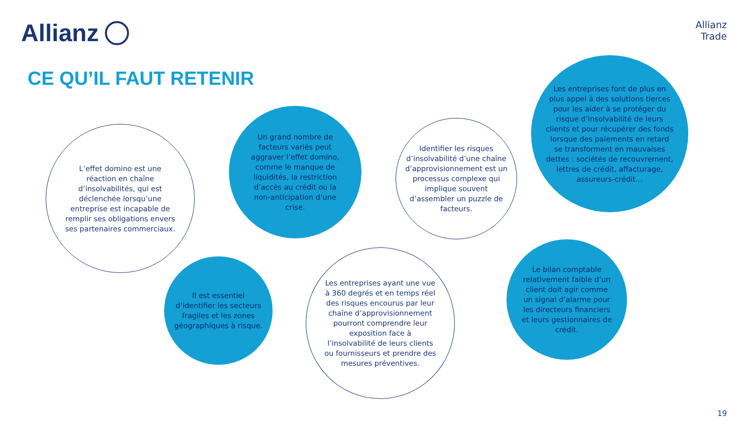Allianz
Allianz
Trade
CE QU’IL FAUT RETENIR
L’effet domino est une réaction en chaîne d’insolvabilités, qui est déclenchée lorsqu’une entreprise est incapable de remplir ses obligations envers ses partenaires commerciaux.
Un grand nombre de facteurs variés peut aggraver l’effet domino, comme le manque de liquidités, la restriction d’accès au crédit ou la non-anticipation d’une crise.
Identifier les risques d’insolvabilité d’une chaîne d’approvisionnement est un processus complexe qui implique souvent d’assembler un puzzle de facteurs.
Les entreprises font de plus en plus appel à des solutions tierces pour les aider à se protéger du risque d’insolvabilité de leurs clients et pour récupérer des fonds lorsque des paiements en retard se transforment en mauvaises dettes : sociétés de recouvrement, lettres de crédit, affacturage, assureurs-crédit…
Il est essentiel d’identifier les secteurs fragiles et les zones géographiques à risque.
Les entreprises ayant une vue à 360 degrés et en temps réel des risques encourus par leur chaîne d’approvisionnement pourront comprendre leur exposition face à l’insolvabilité de leurs clients ou fournisseurs et prendre des mesures préventives.
Le bilan comptable relativement faible d’un client doit agir comme un signal d’alarme pour les directeurs financiers et leurs gestionnaires de crédit.
19